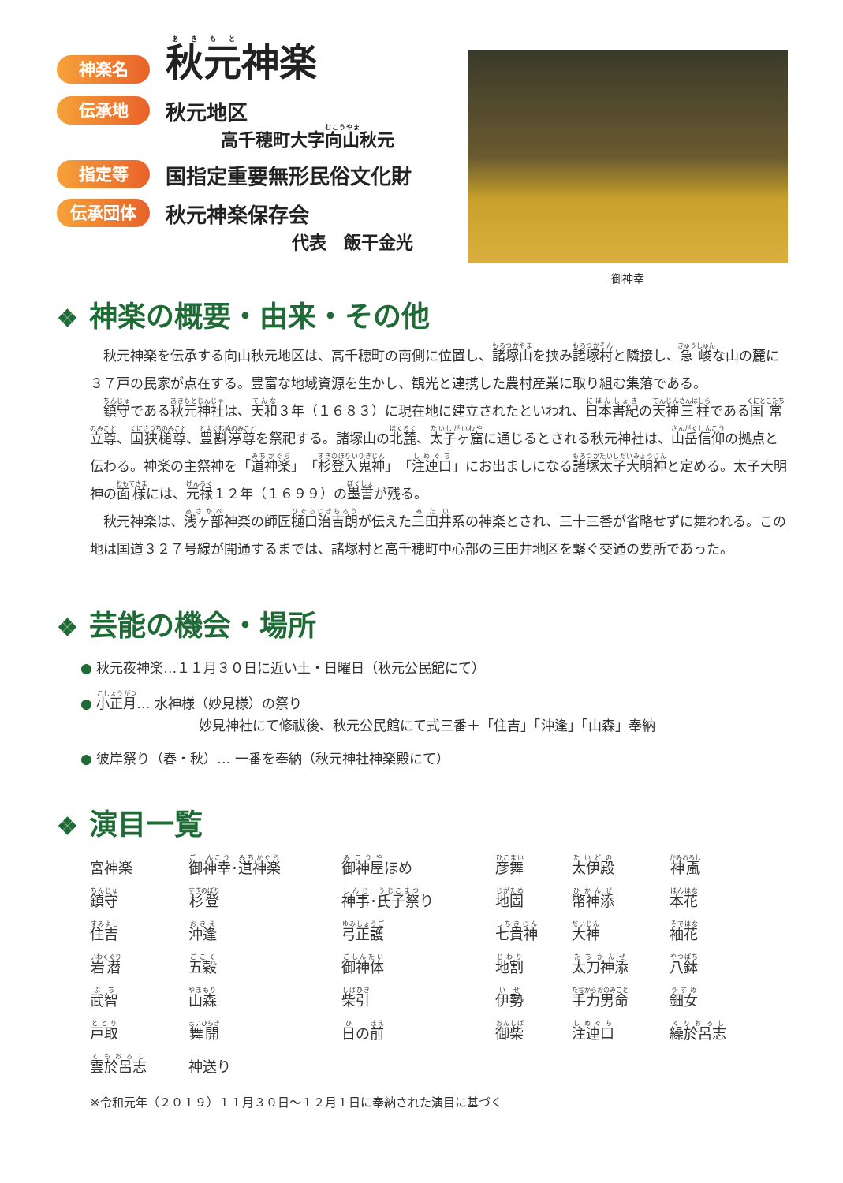神楽名
秋元神楽
伝承地
秋元地区
高千穂町大字向山秋元
指定等
国指定重要無形民俗文化財
伝承団体
秋元神楽保存会
代表　飯干金光
御神幸
❖ 神楽の概要・由来・その他
秋元神楽を伝承する向山秋元地区は、高千穂町の南側に位置し、諸塚山を挟み諸塚村と隣接し、急峻な山の麓に３７戸の民家が点在する。豊富な地域資源を生かし、観光と連携した農村産業に取り組む集落である。
鎮守である秋元神社は、天和３年（１６８３）に現在地に建立されたといわれ、日本書紀の天神三柱である国常立尊、国狭槌尊、豊斟渟尊を祭祀する。諸塚山の北麓、太子ヶ窟に通じるとされる秋元神社は、山岳信仰の拠点と伝わる。神楽の主祭神を「道神楽」「杉登入鬼神」「注連口」にお出ましになる諸塚太子大明神と定める。太子大明神の面様には、元禄１２年（１６９９）の墨書が残る。
秋元神楽は、浅ヶ部神楽の師匠樋口治吉朗が伝えた三田井系の神楽とされ、三十三番が省略せずに舞われる。この地は国道３２７号線が開通するまでは、諸塚村と高千穂町中心部の三田井地区を繋ぐ交通の要所であった。
❖ 芸能の機会・場所
● 秋元夜神楽…１１月３０日に近い土・日曜日（秋元公民館にて）
● 小正月… 水神様（妙見様）の祭り
妙見神社にて修祓後、秋元公民館にて式三番＋「住吉」「沖逢」「山森」奉納
● 彼岸祭り（春・秋）… 一番を奉納（秋元神社神楽殿にて）
❖ 演目一覧
| 宮神楽 | 御神幸 ･ 道神楽 | 御神屋 ほめ | 彦舞 | 太伊殿 | 神颪 |
| 鎮守 | 杉登 | 神事 ･ 氏子祭 り | 地固 | 幣神添 | 本花 |
| 住吉 | 沖逢 | 弓正護 | 七貴神 | 大神 | 袖花 |
| 岩潜 | 五穀 | 御神体 | 地割 | 太刀神添 | 八鉢 |
| 武智 | 山森 | 柴引 | 伊勢 | 手力男命 | 鈿女 |
| 戸取 | 舞開 | 日 の 前 | 御柴 | 注連口 | 繰於呂志 |
| 雲於呂志 | 神送り | | | | |
※令和元年（２０１９）１１月３０日～１２月１日に奉納された演目に基づく